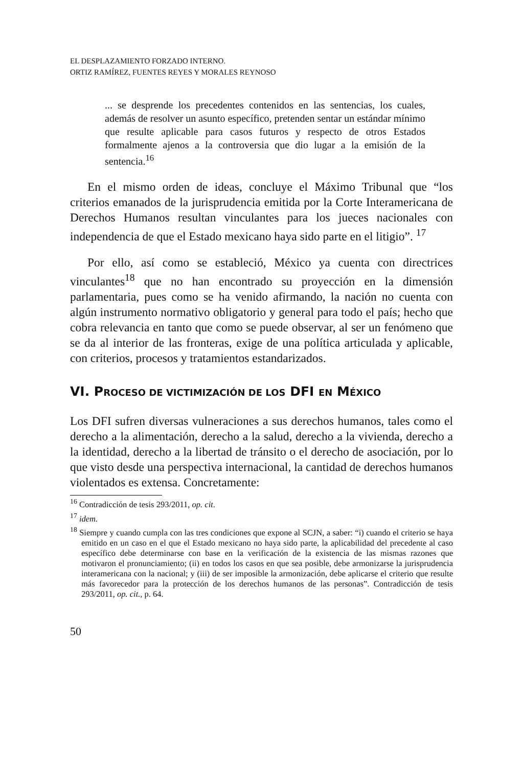EL DESPLAZAMIENTO FORZADO INTERNO.
ORTIZ RAMÍREZ, FUENTES REYES Y MORALES REYNOSO
... se desprende los precedentes contenidos en las sentencias, los cuales, además de resolver un asunto específico, pretenden sentar un estándar mínimo que resulte aplicable para casos futuros y respecto de otros Estados formalmente ajenos a la controversia que dio lugar a la emisión de la sentencia.<sup>16</sup>
En el mismo orden de ideas, concluye el Máximo Tribunal que “los criterios emanados de la jurisprudencia emitida por la Corte Interamericana de Derechos Humanos resultan vinculantes para los jueces nacionales con independencia de que el Estado mexicano haya sido parte en el litigio”. <sup>17</sup>
Por ello, así como se estableció, México ya cuenta con directrices vinculantes<sup>18</sup> que no han encontrado su proyección en la dimensión parlamentaria, pues como se ha venido afirmando, la nación no cuenta con algún instrumento normativo obligatorio y general para todo el país; hecho que cobra relevancia en tanto que como se puede observar, al ser un fenómeno que se da al interior de las fronteras, exige de una política articulada y aplicable, con criterios, procesos y tratamientos estandarizados.
VI. PROCESO DE VICTIMIZACIÓN DE LOS DFI EN MÉXICO
Los DFI sufren diversas vulneraciones a sus derechos humanos, tales como el derecho a la alimentación, derecho a la salud, derecho a la vivienda, derecho a la identidad, derecho a la libertad de tránsito o el derecho de asociación, por lo que visto desde una perspectiva internacional, la cantidad de derechos humanos violentados es extensa. Concretamente:
<sup>16</sup> Contradicción de tesis 293/2011, op. cit.
<sup>17</sup> idem.
<sup>18</sup> Siempre y cuando cumpla con las tres condiciones que expone al SCJN, a saber: “i) cuando el criterio se haya emitido en un caso en el que el Estado mexicano no haya sido parte, la aplicabilidad del precedente al caso específico debe determinarse con base en la verificación de la existencia de las mismas razones que motivaron el pronunciamiento; (ii) en todos los casos en que sea posible, debe armonizarse la jurisprudencia interamericana con la nacional; y (iii) de ser imposible la armonización, debe aplicarse el criterio que resulte más favorecedor para la protección de los derechos humanos de las personas”. Contradicción de tesis 293/2011, op. cit., p. 64.
50